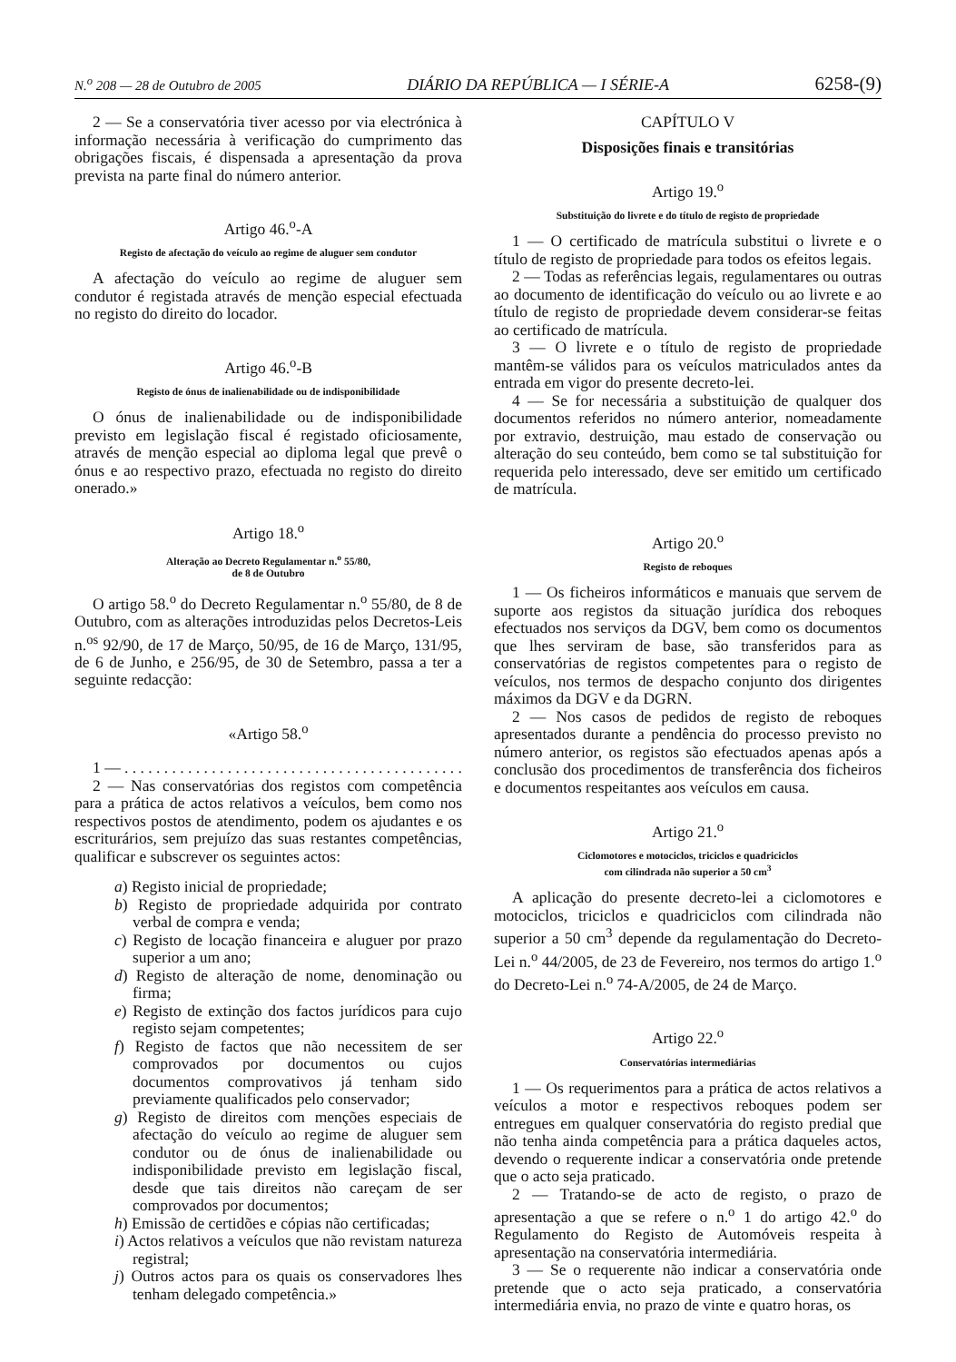N.<sup>o</sup> 208 — 28 de Outubro de 2005 DIÁRIO DA REPÚBLICA — I SÉRIE-A 6258-(9)
2 — Se a conservatória tiver acesso por via electrónica à informação necessária à verificação do cumprimento das obrigações fiscais, é dispensada a apresentação da prova prevista na parte final do número anterior.
Artigo 46.<sup>o</sup>-A
Registo de afectação do veículo ao regime de aluguer sem condutor
A afectação do veículo ao regime de aluguer sem condutor é registada através de menção especial efectuada no registo do direito do locador.
Artigo 46.<sup>o</sup>-B
Registo de ónus de inalienabilidade ou de indisponibilidade
O ónus de inalienabilidade ou de indisponibilidade previsto em legislação fiscal é registado oficiosamente, através de menção especial ao diploma legal que prevê o ónus e ao respectivo prazo, efectuada no registo do direito onerado.»
Artigo 18.<sup>o</sup>
Alteração ao Decreto Regulamentar n.<sup>o</sup> 55/80,
de 8 de Outubro
O artigo 58.<sup>o</sup> do Decreto Regulamentar n.<sup>o</sup> 55/80, de 8 de Outubro, com as alterações introduzidas pelos Decretos-Leis n.<sup>os</sup> 92/90, de 17 de Março, 50/95, de 16 de Março, 131/95, de 6 de Junho, e 256/95, de 30 de Setembro, passa a ter a seguinte redacção:
«Artigo 58.<sup>o</sup>
1 — . . . . . . . . . . . . . . . . . . . . . . . . . . . . . . . . . . . . . . . . . . .
2 — Nas conservatórias dos registos com competência para a prática de actos relativos a veículos, bem como nos respectivos postos de atendimento, podem os ajudantes e os escriturários, sem prejuízo das suas restantes competências, qualificar e subscrever os seguintes actos:
a) Registo inicial de propriedade;
b) Registo de propriedade adquirida por contrato verbal de compra e venda;
c) Registo de locação financeira e aluguer por prazo superior a um ano;
d) Registo de alteração de nome, denominação ou firma;
e) Registo de extinção dos factos jurídicos para cujo registo sejam competentes;
f) Registo de factos que não necessitem de ser comprovados por documentos ou cujos documentos comprovativos já tenham sido previamente qualificados pelo conservador;
g) Registo de direitos com menções especiais de afectação do veículo ao regime de aluguer sem condutor ou de ónus de inalienabilidade ou indisponibilidade previsto em legislação fiscal, desde que tais direitos não careçam de ser comprovados por documentos;
h) Emissão de certidões e cópias não certificadas;
i) Actos relativos a veículos que não revistam natureza registral;
j) Outros actos para os quais os conservadores lhes tenham delegado competência.»
CAPÍTULO V
Disposições finais e transitórias
Artigo 19.<sup>o</sup>
Substituição do livrete e do título de registo de propriedade
1 — O certificado de matrícula substitui o livrete e o título de registo de propriedade para todos os efeitos legais.
2 — Todas as referências legais, regulamentares ou outras ao documento de identificação do veículo ou ao livrete e ao título de registo de propriedade devem considerar-se feitas ao certificado de matrícula.
3 — O livrete e o título de registo de propriedade mantêm-se válidos para os veículos matriculados antes da entrada em vigor do presente decreto-lei.
4 — Se for necessária a substituição de qualquer dos documentos referidos no número anterior, nomeadamente por extravio, destruição, mau estado de conservação ou alteração do seu conteúdo, bem como se tal substituição for requerida pelo interessado, deve ser emitido um certificado de matrícula.
Artigo 20.<sup>o</sup>
Registo de reboques
1 — Os ficheiros informáticos e manuais que servem de suporte aos registos da situação jurídica dos reboques efectuados nos serviços da DGV, bem como os documentos que lhes serviram de base, são transferidos para as conservatórias de registos competentes para o registo de veículos, nos termos de despacho conjunto dos dirigentes máximos da DGV e da DGRN.
2 — Nos casos de pedidos de registo de reboques apresentados durante a pendência do processo previsto no número anterior, os registos são efectuados apenas após a conclusão dos procedimentos de transferência dos ficheiros e documentos respeitantes aos veículos em causa.
Artigo 21.<sup>o</sup>
Ciclomotores e motociclos, triciclos e quadriciclos
com cilindrada não superior a 50 cm<sup>3</sup>
A aplicação do presente decreto-lei a ciclomotores e motociclos, triciclos e quadriciclos com cilindrada não superior a 50 cm<sup>3</sup> depende da regulamentação do Decreto-Lei n.<sup>o</sup> 44/2005, de 23 de Fevereiro, nos termos do artigo 1.<sup>o</sup> do Decreto-Lei n.<sup>o</sup> 74-A/2005, de 24 de Março.
Artigo 22.<sup>o</sup>
Conservatórias intermediárias
1 — Os requerimentos para a prática de actos relativos a veículos a motor e respectivos reboques podem ser entregues em qualquer conservatória do registo predial que não tenha ainda competência para a prática daqueles actos, devendo o requerente indicar a conservatória onde pretende que o acto seja praticado.
2 — Tratando-se de acto de registo, o prazo de apresentação a que se refere o n.<sup>o</sup> 1 do artigo 42.<sup>o</sup> do Regulamento do Registo de Automóveis respeita à apresentação na conservatória intermediária.
3 — Se o requerente não indicar a conservatória onde pretende que o acto seja praticado, a conservatória intermediária envia, no prazo de vinte e quatro horas, os